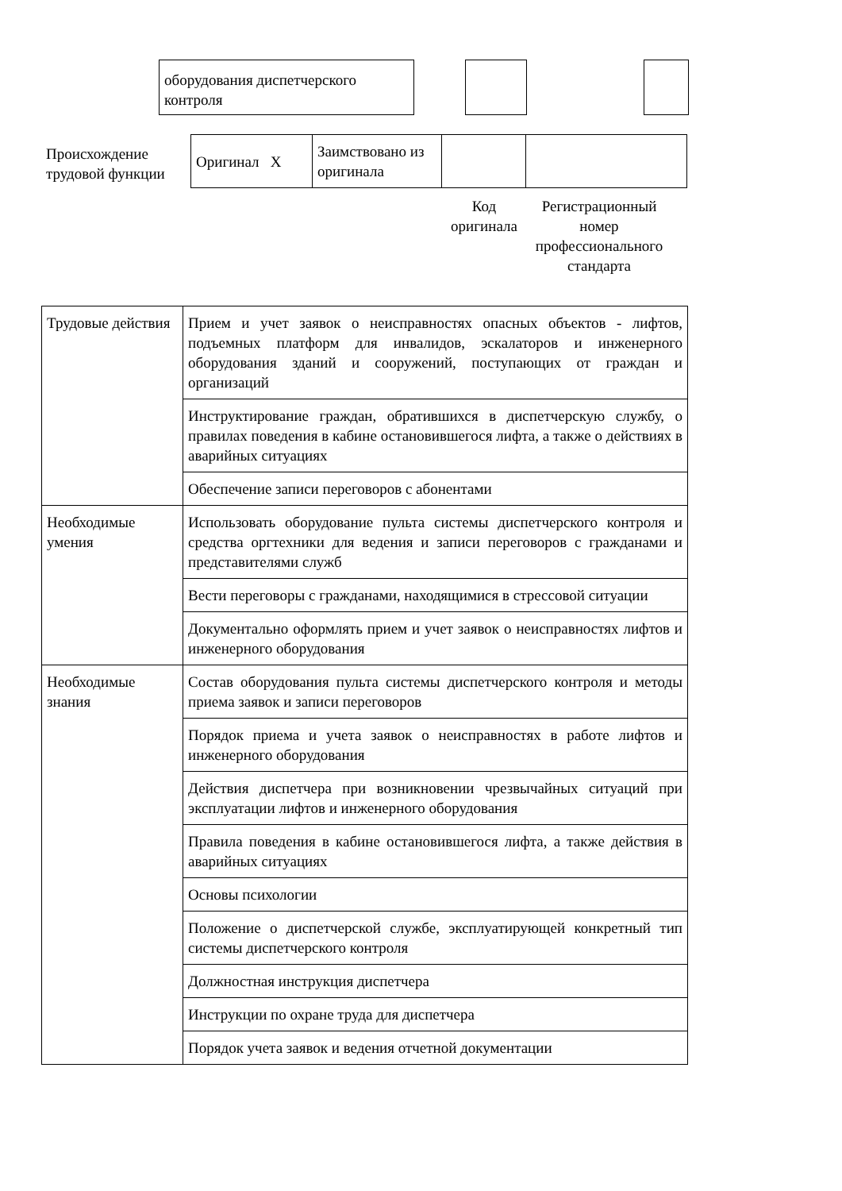оборудования диспетчерского контроля
Происхождение трудовой функции
| Оригинал X | Заимствовано из оригинала | | |
Код оригинала
Регистрационный номер профессионального стандарта
| Трудовые действия | Прием и учет заявок о неисправностях опасных объектов - лифтов, подъемных платформ для инвалидов, эскалаторов и инженерного оборудования зданий и сооружений, поступающих от граждан и организаций |
| | Инструктирование граждан, обратившихся в диспетчерскую службу, о правилах поведения в кабине остановившегося лифта, а также о действиях в аварийных ситуациях |
| | Обеспечение записи переговоров с абонентами |
| Необходимые умения | Использовать оборудование пульта системы диспетчерского контроля и средства оргтехники для ведения и записи переговоров с гражданами и представителями служб |
| | Вести переговоры с гражданами, находящимися в стрессовой ситуации |
| | Документально оформлять прием и учет заявок о неисправностях лифтов и инженерного оборудования |
| Необходимые знания | Состав оборудования пульта системы диспетчерского контроля и методы приема заявок и записи переговоров |
| | Порядок приема и учета заявок о неисправностях в работе лифтов и инженерного оборудования |
| | Действия диспетчера при возникновении чрезвычайных ситуаций при эксплуатации лифтов и инженерного оборудования |
| | Правила поведения в кабине остановившегося лифта, а также действия в аварийных ситуациях |
| | Основы психологии |
| | Положение о диспетчерской службе, эксплуатирующей конкретный тип системы диспетчерского контроля |
| | Должностная инструкция диспетчера |
| | Инструкции по охране труда для диспетчера |
| | Порядок учета заявок и ведения отчетной документации |